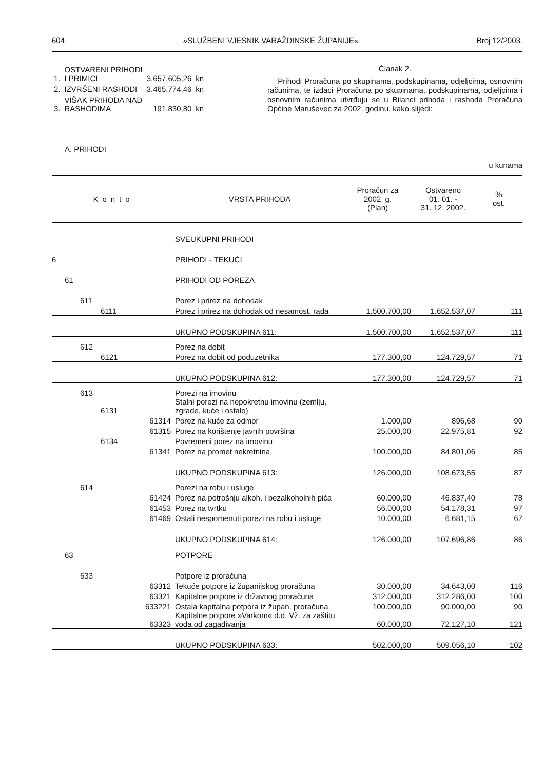604 »SLUŽBENI VJESNIK VARAŽDINSKE ŽUPANIJE« Broj 12/2003.
| 1. | OSTVARENI PRIHODI I PRIMICI | 3.657.605,26 | kn |
| 2. | IZVRŠENI RASHODI | 3.465.774,46 | kn |
| 3. | VIŠAK PRIHODA NAD RASHODIMA | 191.830,80 | kn |
Članak 2.
Prihodi Proračuna po skupinama, podskupinama, odjeljcima, osnovnim računima, te izdaci Proračuna po skupinama, podskupinama, odjeljcima i osnovnim računima utvrđuju se u Bilanci prihoda i rashoda Proračuna Općine Maruševec za 2002. godinu, kako slijedi:
A. PRIHODI
u kunama
| Konto | | | VRSTA PRIHODA | Proračun za 2002. g. (Plan) | Ostvareno 01. 01. - 31. 12. 2002. | % ost. |
| --- | --- | --- | --- | --- | --- | --- |
| | | | SVEUKUPNI PRIHODI | | | |
| 6 | | | PRIHODI - TEKUĆI | | | |
| 61 | | | PRIHODI OD POREZA | | | |
| | 611 | | Porez i prirez na dohodak | | | |
| | 6111 | | Porez i prirez na dohodak od nesamost. rada | 1.500.700,00 | 1.652.537,07 | 111 |
| | | | UKUPNO PODSKUPINA 611: | 1.500.700,00 | 1.652.537,07 | 111 |
| | 612 | | Porez na dobit | | | |
| | 6121 | | Porez na dobit od poduzetnika | 177.300,00 | 124.729,57 | 71 |
| | | | UKUPNO PODSKUPINA 612: | 177.300,00 | 124.729,57 | 71 |
| | 613 | | Porezi na imovinu | | | |
| | 6131 | | Stalni porezi na nepokretnu imovinu (zemlju, zgrade, kuće i ostalo) | | | |
| | | 61314 | Porez na kuće za odmor | 1.000,00 | 896,68 | 90 |
| | | 61315 | Porez na korištenje javnih površina | 25.000,00 | 22.975,81 | 92 |
| | 6134 | | Povremeni porez na imovinu | | | |
| | | 61341 | Porez na promet nekretnina | 100.000,00 | 84.801,06 | 85 |
| | | | UKUPNO PODSKUPINA 613: | 126.000,00 | 108.673,55 | 87 |
| | 614 | | Porezi na robu i usluge | | | |
| | | 61424 | Porez na potrošnju alkoh. i bezalkoholnih pića | 60.000,00 | 46.837,40 | 78 |
| | | 61453 | Porez na tvrtku | 56.000,00 | 54.178,31 | 97 |
| | | 61469 | Ostali nespomenuti porezi na robu i usluge | 10.000,00 | 6.681,15 | 67 |
| | | | UKUPNO PODSKUPINA 614: | 126.000,00 | 107.696,86 | 86 |
| 63 | | | POTPORE | | | |
| | 633 | | Potpore iz proračuna | | | |
| | | 63312 | Tekuće potpore iz županijskog proračuna | 30.000,00 | 34.643,00 | 116 |
| | | 63321 | Kapitalne potpore iz državnog proračuna | 312.000,00 | 312.286,00 | 100 |
| | | 633221 | Ostala kapitalna potpora iz župan. proračuna | 100.000,00 | 90.000,00 | 90 |
| | | 63323 | Kapitalne potpore »Varkom« d.d. Vž. za zaštitu voda od zagađivanja | 60.000,00 | 72.127,10 | 121 |
| | | | UKUPNO PODSKUPINA 633: | 502.000,00 | 509.056,10 | 102 |